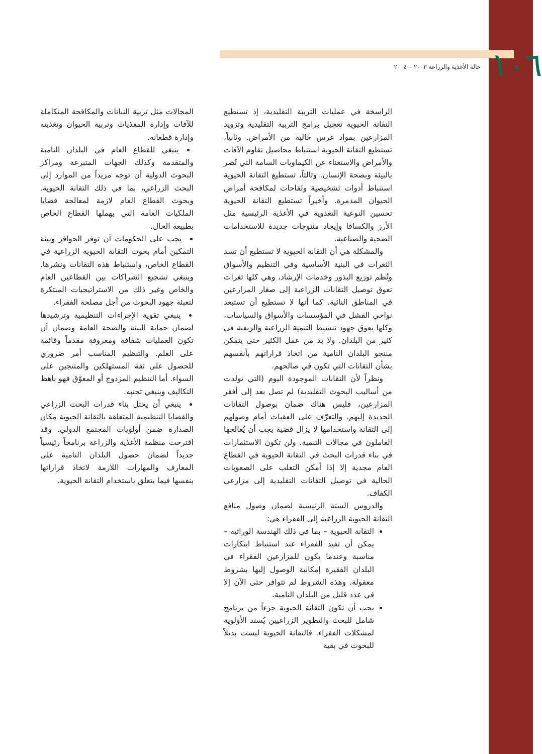١٠٦ حالة الأغذية والزراعة ٢٠٠٣ – ٢٠٠٤
الراسخة في عمليات التربية التقليدية، إذ تستطيع التقانة الحيوية تعجيل برامج التربية التقليدية وتزويد المزارعين بمواد غرس خالية من الأمراض. وثانياً، تستطيع التقانة الحيوية استنباط محاصيل تقاوم الآفات والأمراض والاستغناء عن الكيماويات السامة التي تُضر بالبيئة وبصحة الإنسان. وثالثاً، تستطيع التقانة الحيوية استنباط أدوات تشخيصية ولقاحات لمكافحة أمراض الحيوان المدمرة. وأخيراً تستطيع التقانة الحيوية تحسين النوعية التغذوية في الأغذية الرئيسية مثل الأرز والكسافا وإيجاد منتوجات جديدة للاستخدامات الصحية والصناعية.
والمشكلة هي أن التقانة الحيوية لا تستطيع أن تسد الثغرات في البنية الأساسية وفي التنظيم والأسواق ونُظم توزيع البذور وخدمات الإرشاد، وهي كلها ثغرات تعوق توصيل التقانات الزراعية إلى صغار المزارعين في المناطق النائية. كما أنها لا تستطيع أن تستبعد نواحي الفشل في المؤسسات والأسواق والسياسات، وكلها يعوق جهود تنشيط التنمية الزراعية والريفية في كثير من البلدان. ولا بد من عمل الكثير حتى يتمكن منتجو البلدان النامية من اتخاذ قراراتهم بأنفسهم بشأن التقانات التي تكون في صالحهم.
ونظراً لأن التقانات الموجودة اليوم (التي تولدت من أساليب البحوث التقليدية) لم تصل بعد إلى أفقر المزارعين، فليس هناك ضمان بوصول التقانات الجديدة إليهم. والتعرّف على العقبات أمام وصولهم إلى التقانة واستخدامها لا يزال قضية يجب أن يُعالجها العاملون في مجالات التنمية. ولن تكون الاستثمارات في بناء قدرات البحث في التقانة الحيوية في القطاع العام مجدية إلا إذا أمكن التغلب على الصعوبات الحالية في توصيل التقانات التقليدية إلى مزارعي الكفاف.
والدروس الستة الرئيسية لضمان وصول منافع التقانة الحيوية الزراعية إلى الفقراء هي:
التقانة الحيوية – بما في ذلك الهندسة الوراثية – يمكن أن تفيد الفقراء عند استنباط ابتكارات مناسبة وعندما يكون للمزارعين الفقراء في البلدان الفقيرة إمكانية الوصول إليها بشروط معقولة. وهذه الشروط لم تتوافر حتى الآن إلا في عدد قليل من البلدان النامية.
يجب أن تكون التقانة الحيوية جزءاً من برنامج شامل للبحث والتطوير الزراعيين يُسند الأولوية لمشكلات الفقراء. فالتقانة الحيوية ليست بديلاً للبحوث في بقية
المجالات مثل تربية النباتات والمكافحة المتكاملة للآفات وإدارة المغذيات وتربية الحيوان وتغذيته وإدارة قطعانه.
ينبغي للقطاع العام في البلدان النامية والمتقدمة وكذلك الجهات المتبرعة ومراكز البحوث الدولية أن توجه مزيداً من الموارد إلى البحث الزراعي، بما في ذلك التقانة الحيوية. وبحوث القطاع العام لازمة لمعالجة قضايا الملكيات العامة التي يهملها القطاع الخاص بطبيعة الحال.
يجب على الحكومات أن توفر الحوافز وبيئة التمكين أمام بحوث التقانة الحيوية الزراعية في القطاع الخاص، واستنباط هذه التقانات ونشرها. وينبغي تشجيع الشراكات بين القطاعين العام والخاص وغير ذلك من الاستراتيجيات المبتكرة لتعبئة جهود البحوث من أجل مصلحة الفقراء.
ينبغي تقوية الإجراءات التنظيمية وترشيدها لضمان حماية البيئة والصحة العامة وضمان أن تكون العمليات شفافة ومعروفة مقدماً وقائمة على العلم. والتنظيم المناسب أمر ضروري للحصول على ثقة المستهلكين والمنتجين على السواء. أما التنظيم المزدوج أو المعوّق فهو باهظ التكاليف وينبغي تجنبه.
ينبغي أن يحتل بناء قدرات البحث الزراعي والقضايا التنظيمية المتعلقة بالتقانة الحيوية مكان الصدارة ضمن أولويات المجتمع الدولي. وقد اقترحت منظمة الأغذية والزراعة برنامجاً رئيسياً جديداً لضمان حصول البلدان النامية على المعارف والمهارات اللازمة لاتخاذ قراراتها بنفسها فيما يتعلق باستخدام التقانة الحيوية.